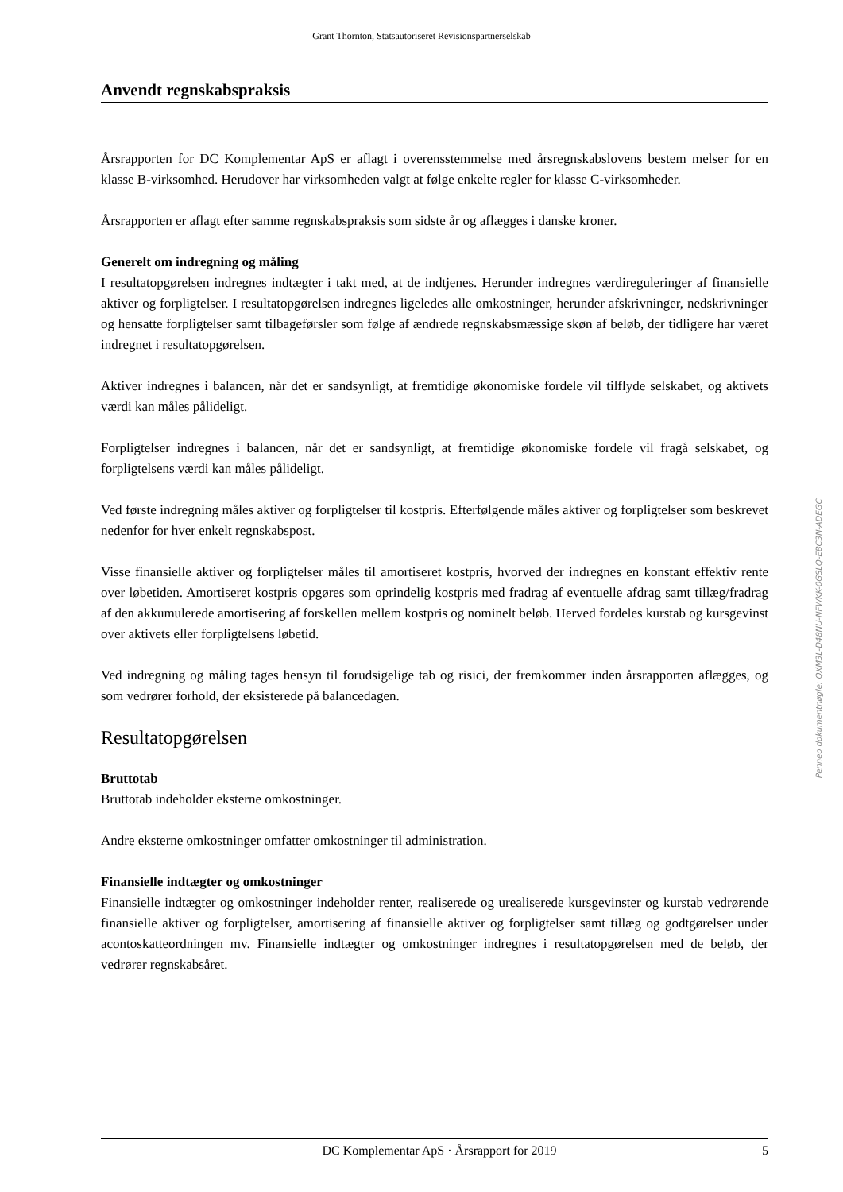Grant Thornton, Statsautoriseret Revisionspartnerselskab
Anvendt regnskabspraksis
Årsrapporten for DC Komplementar ApS er aflagt i overensstemmelse med årsregnskabslovens bestem melser for en klasse B-virksomhed. Herudover har virksomheden valgt at følge enkelte regler for klasse C-virksomheder.
Årsrapporten er aflagt efter samme regnskabspraksis som sidste år og aflægges i danske kroner.
Generelt om indregning og måling
I resultatopgørelsen indregnes indtægter i takt med, at de indtjenes. Herunder indregnes værdireguleringer af finansielle aktiver og forpligtelser. I resultatopgørelsen indregnes ligeledes alle omkostninger, herunder afskrivninger, nedskrivninger og hensatte forpligtelser samt tilbageførsler som følge af ændrede regnskabsmæssige skøn af beløb, der tidligere har været indregnet i resultatopgørelsen.
Aktiver indregnes i balancen, når det er sandsynligt, at fremtidige økonomiske fordele vil tilflyde selskabet, og aktivets værdi kan måles pålideligt.
Forpligtelser indregnes i balancen, når det er sandsynligt, at fremtidige økonomiske fordele vil fragå selskabet, og forpligtelsens værdi kan måles pålideligt.
Ved første indregning måles aktiver og forpligtelser til kostpris. Efterfølgende måles aktiver og forpligtelser som beskrevet nedenfor for hver enkelt regnskabspost.
Visse finansielle aktiver og forpligtelser måles til amortiseret kostpris, hvorved der indregnes en konstant effektiv rente over løbetiden. Amortiseret kostpris opgøres som oprindelig kostpris med fradrag af eventuelle afdrag samt tillæg/fradrag af den akkumulerede amortisering af forskellen mellem kostpris og nominelt beløb. Herved fordeles kurstab og kursgevinst over aktivets eller forpligtelsens løbetid.
Ved indregning og måling tages hensyn til forudsigelige tab og risici, der fremkommer inden årsrapporten aflægges, og som vedrører forhold, der eksisterede på balancedagen.
Resultatopgørelsen
Bruttotab
Bruttotab indeholder eksterne omkostninger.
Andre eksterne omkostninger omfatter omkostninger til administration.
Finansielle indtægter og omkostninger
Finansielle indtægter og omkostninger indeholder renter, realiserede og urealiserede kursgevinster og kurstab vedrørende finansielle aktiver og forpligtelser, amortisering af finansielle aktiver og forpligtelser samt tillæg og godtgørelser under acontoskatteordningen mv. Finansielle indtægter og omkostninger indregnes i resultatopgørelsen med de beløb, der vedrører regnskabsåret.
Penneo dokumentnøgle: QXM3L-D48NU-NFWKK-0GSLQ-EBC3N-ADEGC
DC Komplementar ApS · Årsrapport for 2019 5